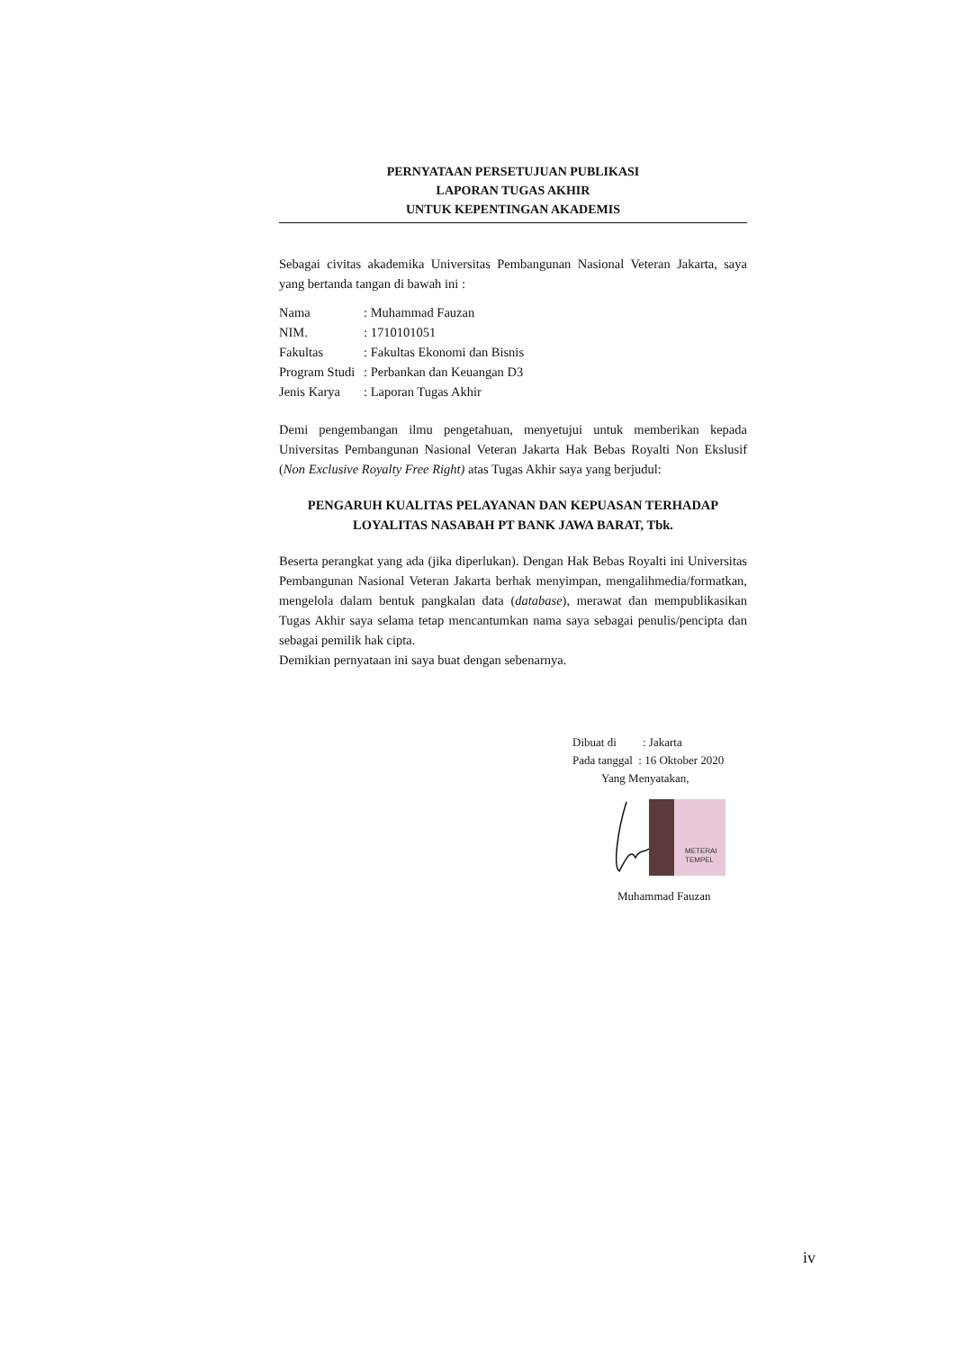PERNYATAAN PERSETUJUAN PUBLIKASI
LAPORAN TUGAS AKHIR
UNTUK KEPENTINGAN AKADEMIS
Sebagai civitas akademika Universitas Pembangunan Nasional Veteran Jakarta, saya yang bertanda tangan di bawah ini :
| Nama | : Muhammad Fauzan |
| NIM. | : 1710101051 |
| Fakultas | : Fakultas Ekonomi dan Bisnis |
| Program Studi | : Perbankan dan Keuangan D3 |
| Jenis Karya | : Laporan Tugas Akhir |
Demi pengembangan ilmu pengetahuan, menyetujui untuk memberikan kepada Universitas Pembangunan Nasional Veteran Jakarta Hak Bebas Royalti Non Ekslusif (Non Exclusive Royalty Free Right) atas Tugas Akhir saya yang berjudul:
PENGARUH KUALITAS PELAYANAN DAN KEPUASAN TERHADAP LOYALITAS NASABAH PT BANK JAWA BARAT, Tbk.
Beserta perangkat yang ada (jika diperlukan). Dengan Hak Bebas Royalti ini Universitas Pembangunan Nasional Veteran Jakarta berhak menyimpan, mengalihmedia/formatkan, mengelola dalam bentuk pangkalan data (database), merawat dan mempublikasikan Tugas Akhir saya selama tetap mencantumkan nama saya sebagai penulis/pencipta dan sebagai pemilik hak cipta.
Demikian pernyataan ini saya buat dengan sebenarnya.
Dibuat di : Jakarta
Pada tanggal : 16 Oktober 2020
Yang Menyatakan,
METERAI
TEMPEL
Muhammad Fauzan
iv